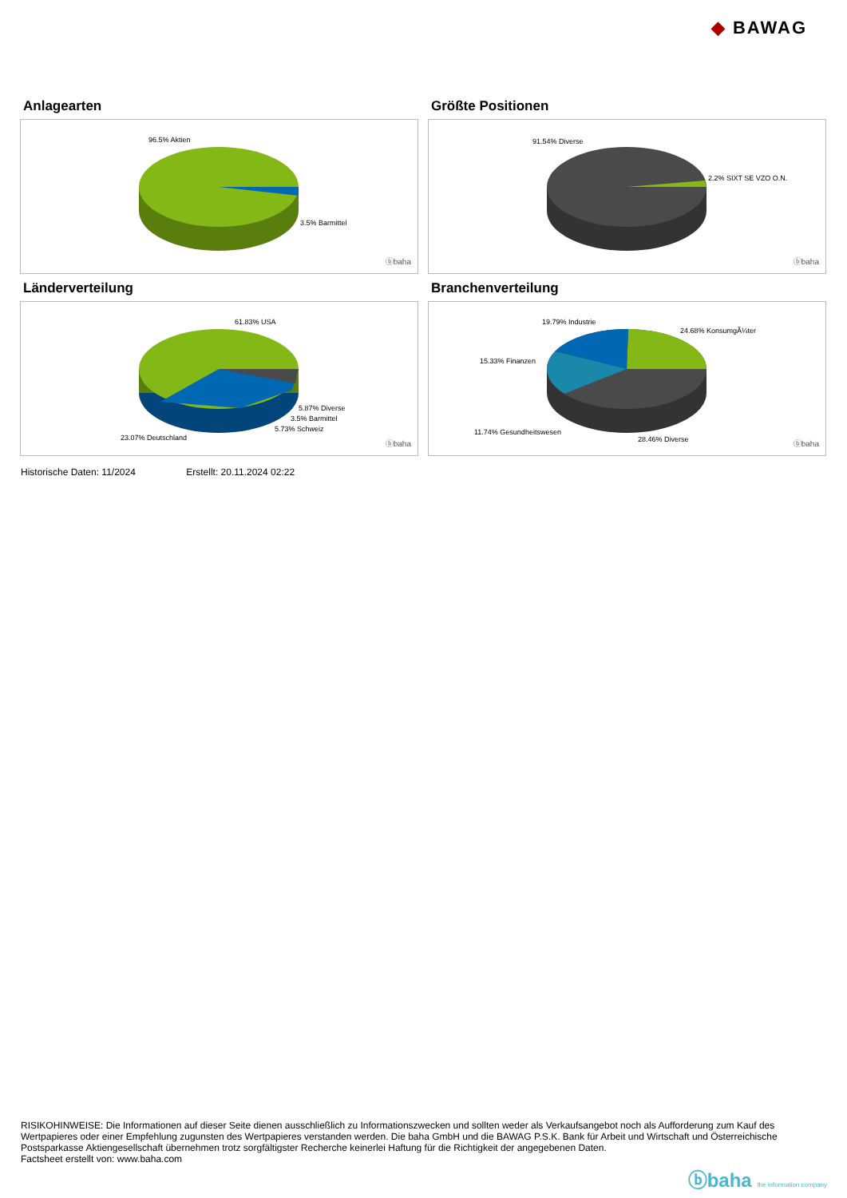◆ BAWAG
Anlagearten
96.5% Aktien
3.5% Barmittel
ⓑbaha
Größte Positionen
91.54% Diverse
2.2% SIXT SE VZO O.N.
ⓑbaha
Länderverteilung
61.83% USA
5.87% Diverse
3.5% Barmittel
5.73% Schweiz
23.07% Deutschland
ⓑbaha
Branchenverteilung
19.79% Industrie
24.68% KonsumgÃ¼ter
15.33% Finanzen
11.74% Gesundheitswesen
28.46% Diverse ⓑbaha
Historische Daten: 11/2024 Erstellt: 20.11.2024 02:22
RISIKOHINWEISE: Die Informationen auf dieser Seite dienen ausschließlich zu Informationszwecken und sollten weder als Verkaufsangebot noch als Aufforderung zum Kauf des Wertpapieres oder einer Empfehlung zugunsten des Wertpapieres verstanden werden. Die baha GmbH und die BAWAG P.S.K. Bank für Arbeit und Wirtschaft und Österreichische Postsparkasse Aktiengesellschaft übernehmen trotz sorgfältigster Recherche keinerlei Haftung für die Richtigkeit der angegebenen Daten.
Factsheet erstellt von: www.baha.com
ⓑbaha the information company